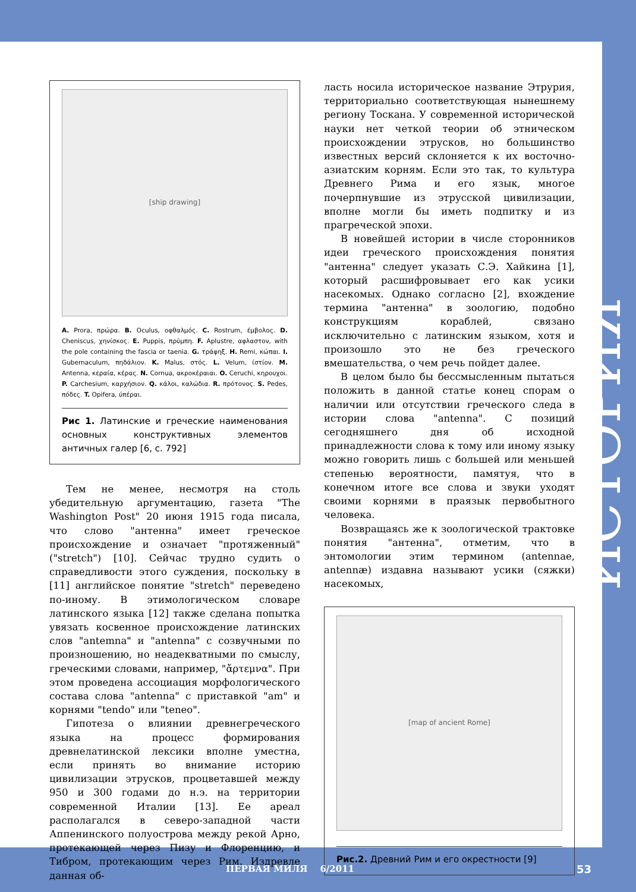[ship drawing]
A. Prora, πρώρα. B. Oculus, οφθαλμός. C. Rostrum, έμβολος. D. Cheniscus, χηνίσκος. E. Puppis, πρύμπη. F. Aplustre, αφλαστον, with the pole containing the fascia or taenia. G. τράφηξ. H. Remi, κώπαι. I. Gubernaculum, πηδάλιον. K. Malus, στός. L. Velum, ίστίον. M. Antenna, κεραία, κέρας. N. Cornua, ακροκέραιαι. O. Ceruchi, κηρουχοι. P. Carchesium, καρχήσιον. Q. κάλοι, καλώδια. R. πρότονος. S. Pedes, πόδες. T. Opifera, ύπέραι.
Рис 1. Латинские и греческие наименования основных конструктивных элементов античных галер [6, с. 792]
Тем не менее, несмотря на столь убедительную аргументацию, газета "The Washington Post" 20 июня 1915 года писала, что слово "антенна" имеет греческое происхождение и означает "протяженный" ("stretch") [10]. Сейчас трудно судить о справедливости этого суждения, поскольку в [11] английское понятие "stretch" переведено по-иному. В этимологическом словаре латинского языка [12] также сделана попытка увязать косвенное происхождение латинских слов "antemna" и "antenna" с созвучными по произношению, но неадекватными по смыслу, греческими словами, например, "ἄρτεμνα". При этом проведена ассоциация морфологического состава слова "antenna" с приставкой "am" и корнями "tendo" или "teneo".
Гипотеза о влиянии древнегреческого языка на процесс формирования древнелатинской лексики вполне уместна, если принять во внимание историю цивилизации этрусков, процветавшей между 950 и 300 годами до н.э. на территории современной Италии [13]. Ее ареал располагался в северо-западной части Аппенинского полуострова между рекой Арно, протекающей через Пизу и Флоренцию, и Тибром, протекающим через Рим. Издревле данная об-
ласть носила историческое название Этрурия, территориально соответствующая нынешнему региону Тоскана. У современной исторической науки нет четкой теории об этническом происхождении этрусков, но большинство известных версий склоняется к их восточно-азиатским корням. Если это так, то культура Древнего Рима и его язык, многое почерпнувшие из этрусской цивилизации, вполне могли бы иметь подпитку и из прагреческой эпохи.
В новейшей истории в числе сторонников идеи греческого происхождения понятия "антенна" следует указать С.Э. Хайкина [1], который расшифровывает его как усики насекомых. Однако согласно [2], вхождение термина "антенна" в зоологию, подобно конструкциям кораблей, связано исключительно с латинским языком, хотя и произошло это не без греческого вмешательства, о чем речь пойдет далее.
В целом было бы бессмысленным пытаться положить в данной статье конец спорам о наличии или отсутствии греческого следа в истории слова "antenna". С позиций сегодняшнего дня об исходной принадлежности слова к тому или иному языку можно говорить лишь с большей или меньшей степенью вероятности, памятуя, что в конечном итоге все слова и звуки уходят своими корнями в праязык первобытного человека.
Возвращаясь же к зоологической трактовке понятия "антенна", отметим, что в энтомологии этим термином (antennae, antennæ) издавна называют усики (сяжки) насекомых,
[map of ancient Rome]
Рис.2. Древний Рим и его окрестности [9]
ИСТОРИЯ
ПЕРВАЯ МИЛЯ 6/2011 53